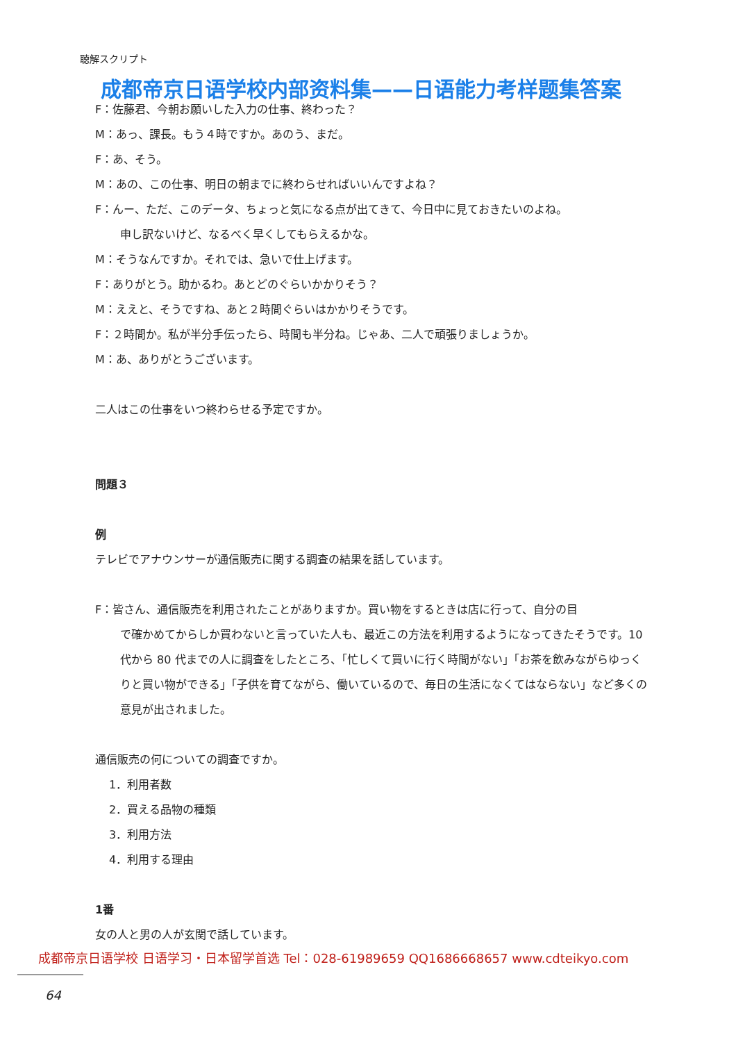聴解スクリプト
成都帝京日语学校内部资料集——日语能力考样题集答案
F：佐藤君、今朝お願いした入力の仕事、終わった？
M：あっ、課長。もう４時ですか。あのう、まだ。
F：あ、そう。
M：あの、この仕事、明日の朝までに終わらせればいいんですよね？
F：んー、ただ、このデータ、ちょっと気になる点が出てきて、今日中に見ておきたいのよね。
申し訳ないけど、なるべく早くしてもらえるかな。
M：そうなんですか。それでは、急いで仕上げます。
F：ありがとう。助かるわ。あとどのぐらいかかりそう？
M：ええと、そうですね、あと２時間ぐらいはかかりそうです。
F：２時間か。私が半分手伝ったら、時間も半分ね。じゃあ、二人で頑張りましょうか。
M：あ、ありがとうございます。
二人はこの仕事をいつ終わらせる予定ですか。
問題３
例
テレビでアナウンサーが通信販売に関する調査の結果を話しています。
F：皆さん、通信販売を利用されたことがありますか。買い物をするときは店に行って、自分の目
で確かめてからしか買わないと言っていた人も、最近この方法を利用するようになってきたそうです。10 代から 80 代までの人に調査をしたところ、「忙しくて買いに行く時間がない」「お茶を飲みながらゆっくりと買い物ができる」「子供を育てながら、働いているので、毎日の生活になくてはならない」など多くの意見が出されました。
通信販売の何についての調査ですか。
1．利用者数
2．買える品物の種類
3．利用方法
4．利用する理由
1番
女の人と男の人が玄関で話しています。
成都帝京日语学校 日语学习・日本留学首选 Tel：028-61989659 QQ1686668657 www.cdteikyo.com
64